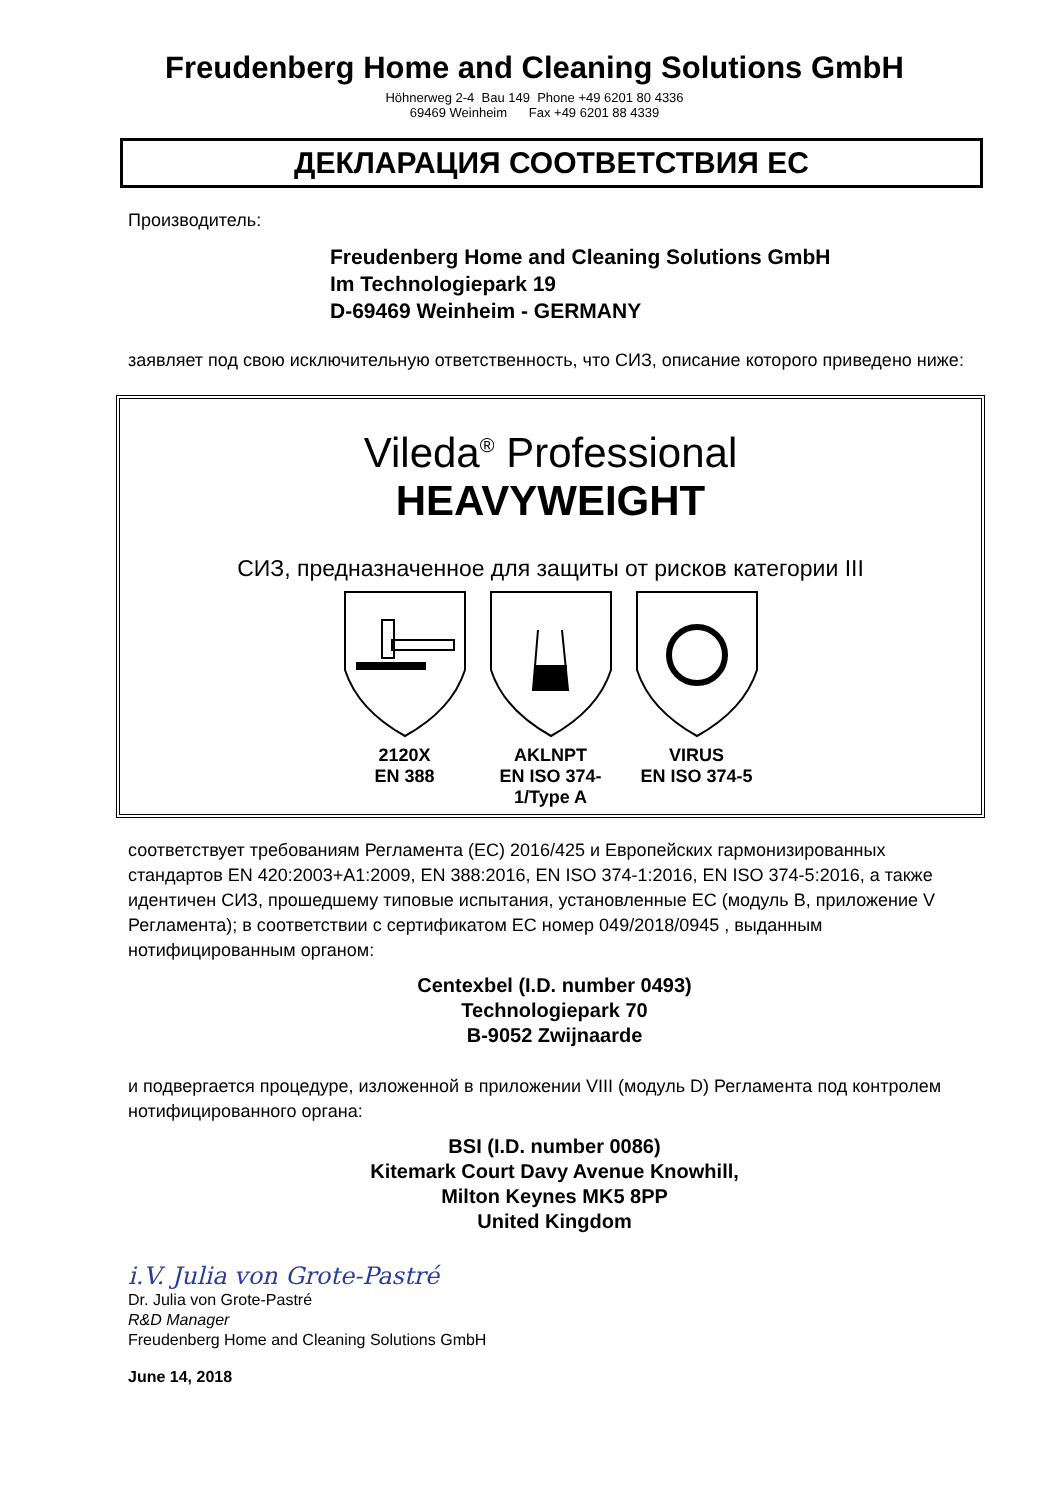Freudenberg Home and Cleaning Solutions GmbH
Höhnerweg 2-4 Bau 149 Phone +49 6201 80 4336
69469 Weinheim Fax +49 6201 88 4339
ДЕКЛАРАЦИЯ СООТВЕТСТВИЯ ЕС
Производитель:
Freudenberg Home and Cleaning Solutions GmbH
Im Technologiepark 19
D-69469 Weinheim - GERMANY
заявляет под свою исключительную ответственность, что СИЗ, описание которого приведено ниже:
Vileda<sup>®</sup> Professional
HEAVYWEIGHT
СИЗ, предназначенное для защиты от рисков категории III
2120X
EN 388
AKLNPT
EN ISO 374-1/Type A
VIRUS
EN ISO 374-5
соответствует требованиям Регламента (ЕС) 2016/425 и Европейских гармонизированных стандартов EN 420:2003+A1:2009, EN 388:2016, EN ISO 374-1:2016, EN ISO 374-5:2016, а также идентичен СИЗ, прошедшему типовые испытания, установленные ЕС (модуль В, приложение V Регламента); в соответствии с сертификатом ЕС номер 049/2018/0945 , выданным нотифицированным органом:
Centexbel (I.D. number 0493)
Technologiepark 70
B-9052 Zwijnaarde
и подвергается процедуре, изложенной в приложении VIII (модуль D) Регламента под контролем нотифицированного органа:
BSI (I.D. number 0086)
Kitemark Court Davy Avenue Knowhill,
Milton Keynes MK5 8PP
United Kingdom
i.V. Julia von Grote-Pastré
Dr. Julia von Grote-Pastré
R&D Manager
Freudenberg Home and Cleaning Solutions GmbH
June 14, 2018